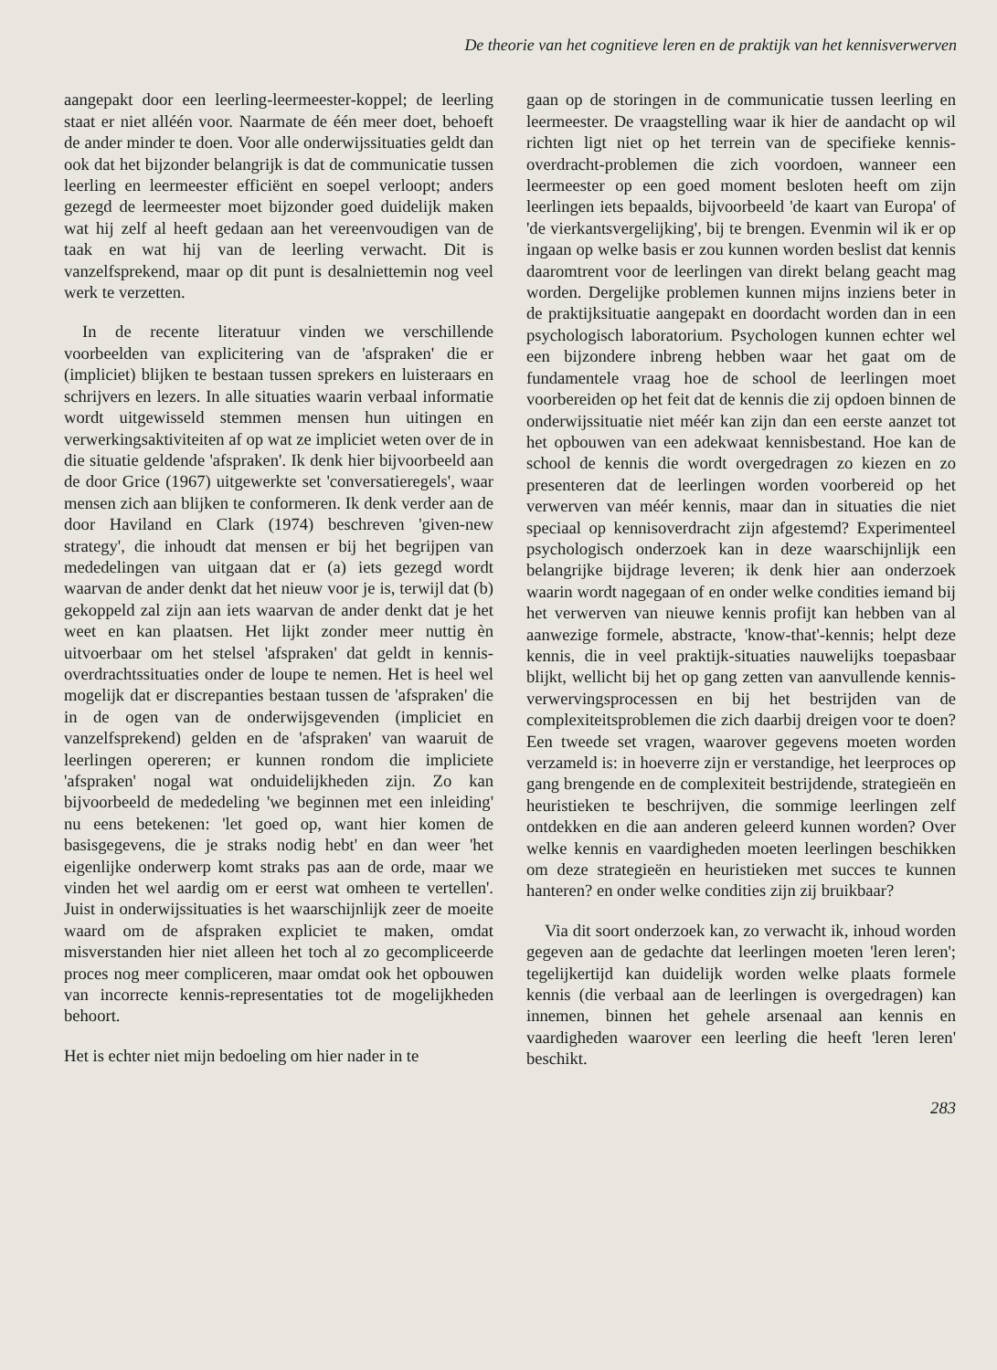De theorie van het cognitieve leren en de praktijk van het kennisverwerven
aangepakt door een leerling-leermeester-koppel; de leerling staat er niet alléén voor. Naarmate de één meer doet, behoeft de ander minder te doen. Voor alle onderwijssituaties geldt dan ook dat het bijzonder belangrijk is dat de communicatie tussen leerling en leermeester efficiënt en soepel verloopt; anders gezegd de leermeester moet bijzonder goed duidelijk maken wat hij zelf al heeft gedaan aan het vereenvoudigen van de taak en wat hij van de leerling verwacht. Dit is vanzelfsprekend, maar op dit punt is desalniettemin nog veel werk te verzetten.
In de recente literatuur vinden we verschillende voorbeelden van explicitering van de 'afspraken' die er (impliciet) blijken te bestaan tussen sprekers en luisteraars en schrijvers en lezers. In alle situaties waarin verbaal informatie wordt uitgewisseld stemmen mensen hun uitingen en verwerkingsaktiviteiten af op wat ze impliciet weten over de in die situatie geldende 'afspraken'. Ik denk hier bijvoorbeeld aan de door Grice (1967) uitgewerkte set 'conversatieregels', waar mensen zich aan blijken te conformeren. Ik denk verder aan de door Haviland en Clark (1974) beschreven 'given-new strategy', die inhoudt dat mensen er bij het begrijpen van mededelingen van uitgaan dat er (a) iets gezegd wordt waarvan de ander denkt dat het nieuw voor je is, terwijl dat (b) gekoppeld zal zijn aan iets waarvan de ander denkt dat je het weet en kan plaatsen. Het lijkt zonder meer nuttig èn uitvoerbaar om het stelsel 'afspraken' dat geldt in kennis-overdrachtssituaties onder de loupe te nemen. Het is heel wel mogelijk dat er discrepanties bestaan tussen de 'afspraken' die in de ogen van de onderwijsgevenden (impliciet en vanzelfsprekend) gelden en de 'afspraken' van waaruit de leerlingen opereren; er kunnen rondom die impliciete 'afspraken' nogal wat onduidelijkheden zijn. Zo kan bijvoorbeeld de mededeling 'we beginnen met een inleiding' nu eens betekenen: 'let goed op, want hier komen de basisgegevens, die je straks nodig hebt' en dan weer 'het eigenlijke onderwerp komt straks pas aan de orde, maar we vinden het wel aardig om er eerst wat omheen te vertellen'. Juist in onderwijssituaties is het waarschijnlijk zeer de moeite waard om de afspraken expliciet te maken, omdat misverstanden hier niet alleen het toch al zo gecompliceerde proces nog meer compliceren, maar omdat ook het opbouwen van incorrecte kennis-representaties tot de mogelijkheden behoort.
Het is echter niet mijn bedoeling om hier nader in te
gaan op de storingen in de communicatie tussen leerling en leermeester. De vraagstelling waar ik hier de aandacht op wil richten ligt niet op het terrein van de specifieke kennis-overdracht-problemen die zich voordoen, wanneer een leermeester op een goed moment besloten heeft om zijn leerlingen iets bepaalds, bijvoorbeeld 'de kaart van Europa' of 'de vierkantsvergelijking', bij te brengen. Evenmin wil ik er op ingaan op welke basis er zou kunnen worden beslist dat kennis daaromtrent voor de leerlingen van direkt belang geacht mag worden. Dergelijke problemen kunnen mijns inziens beter in de praktijksituatie aangepakt en doordacht worden dan in een psychologisch laboratorium. Psychologen kunnen echter wel een bijzondere inbreng hebben waar het gaat om de fundamentele vraag hoe de school de leerlingen moet voorbereiden op het feit dat de kennis die zij opdoen binnen de onderwijssituatie niet méér kan zijn dan een eerste aanzet tot het opbouwen van een adekwaat kennisbestand. Hoe kan de school de kennis die wordt overgedragen zo kiezen en zo presenteren dat de leerlingen worden voorbereid op het verwerven van méér kennis, maar dan in situaties die niet speciaal op kennisoverdracht zijn afgestemd? Experimenteel psychologisch onderzoek kan in deze waarschijnlijk een belangrijke bijdrage leveren; ik denk hier aan onderzoek waarin wordt nagegaan of en onder welke condities iemand bij het verwerven van nieuwe kennis profijt kan hebben van al aanwezige formele, abstracte, 'know-that'-kennis; helpt deze kennis, die in veel praktijk-situaties nauwelijks toepasbaar blijkt, wellicht bij het op gang zetten van aanvullende kennis-verwervingsprocessen en bij het bestrijden van de complexiteitsproblemen die zich daarbij dreigen voor te doen? Een tweede set vragen, waarover gegevens moeten worden verzameld is: in hoeverre zijn er verstandige, het leerproces op gang brengende en de complexiteit bestrijdende, strategieën en heuristieken te beschrijven, die sommige leerlingen zelf ontdekken en die aan anderen geleerd kunnen worden? Over welke kennis en vaardigheden moeten leerlingen beschikken om deze strategieën en heuristieken met succes te kunnen hanteren? en onder welke condities zijn zij bruikbaar?
Via dit soort onderzoek kan, zo verwacht ik, inhoud worden gegeven aan de gedachte dat leerlingen moeten 'leren leren'; tegelijkertijd kan duidelijk worden welke plaats formele kennis (die verbaal aan de leerlingen is overgedragen) kan innemen, binnen het gehele arsenaal aan kennis en vaardigheden waarover een leerling die heeft 'leren leren' beschikt.
283